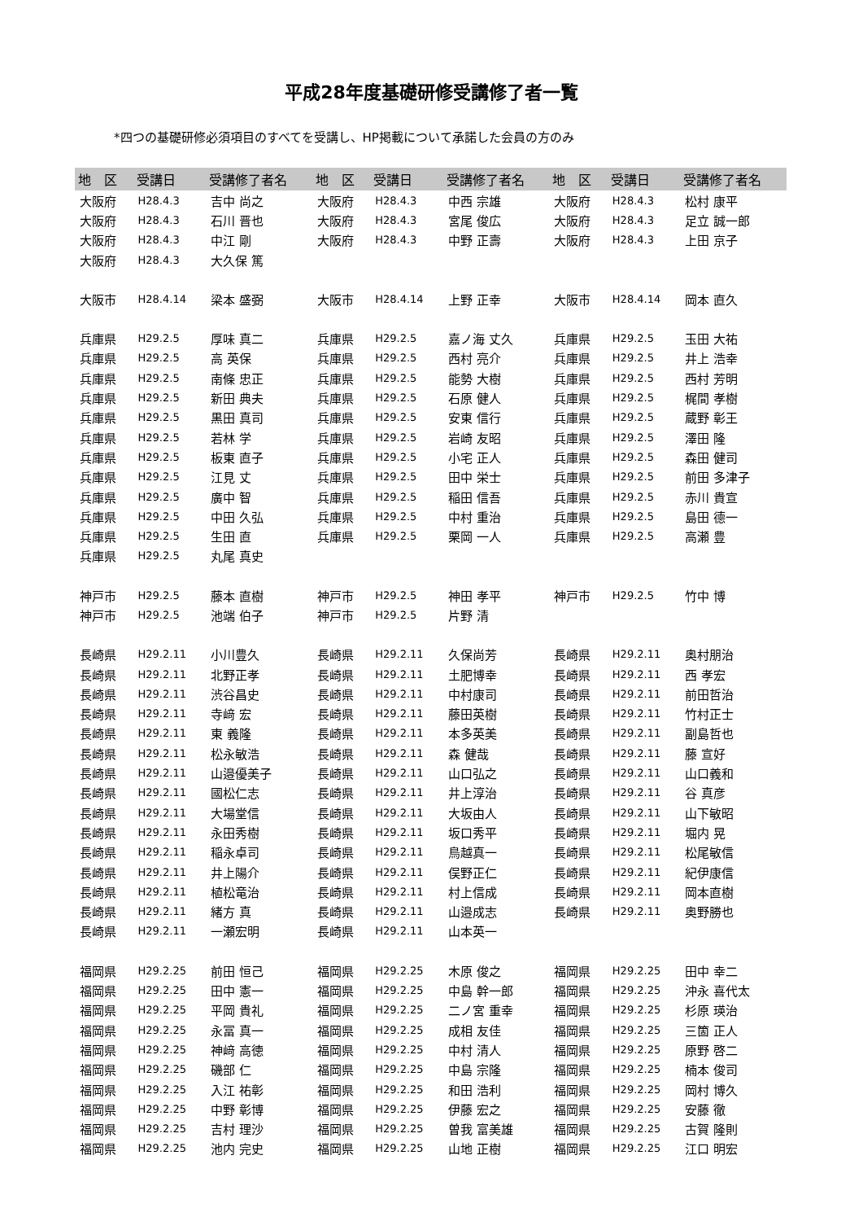平成28年度基礎研修受講修了者一覧
*四つの基礎研修必須項目のすべてを受講し、HP掲載について承諾した会員の方のみ
| 地 区 | 受講日 | 受講修了者名 | 地 区 | 受講日 | 受講修了者名 | 地 区 | 受講日 | 受講修了者名 |
| --- | --- | --- | --- | --- | --- | --- | --- | --- |
| 大阪府 | H28.4.3 | 吉中 尚之 | 大阪府 | H28.4.3 | 中西 宗雄 | 大阪府 | H28.4.3 | 松村 康平 |
| 大阪府 | H28.4.3 | 石川 晋也 | 大阪府 | H28.4.3 | 宮尾 俊広 | 大阪府 | H28.4.3 | 足立 誠一郎 |
| 大阪府 | H28.4.3 | 中江 剛 | 大阪府 | H28.4.3 | 中野 正壽 | 大阪府 | H28.4.3 | 上田 京子 |
| 大阪府 | H28.4.3 | 大久保 篤 | | | | | | |
| 大阪市 | H28.4.14 | 梁本 盛弼 | 大阪市 | H28.4.14 | 上野 正幸 | 大阪市 | H28.4.14 | 岡本 直久 |
| 兵庫県 | H29.2.5 | 厚味 真二 | 兵庫県 | H29.2.5 | 嘉ノ海 丈久 | 兵庫県 | H29.2.5 | 玉田 大祐 |
| 兵庫県 | H29.2.5 | 高 英保 | 兵庫県 | H29.2.5 | 西村 亮介 | 兵庫県 | H29.2.5 | 井上 浩幸 |
| 兵庫県 | H29.2.5 | 南條 忠正 | 兵庫県 | H29.2.5 | 能勢 大樹 | 兵庫県 | H29.2.5 | 西村 芳明 |
| 兵庫県 | H29.2.5 | 新田 典夫 | 兵庫県 | H29.2.5 | 石原 健人 | 兵庫県 | H29.2.5 | 梶間 孝樹 |
| 兵庫県 | H29.2.5 | 黒田 真司 | 兵庫県 | H29.2.5 | 安東 信行 | 兵庫県 | H29.2.5 | 蔵野 彰王 |
| 兵庫県 | H29.2.5 | 若林 学 | 兵庫県 | H29.2.5 | 岩崎 友昭 | 兵庫県 | H29.2.5 | 澤田 隆 |
| 兵庫県 | H29.2.5 | 板東 直子 | 兵庫県 | H29.2.5 | 小宅 正人 | 兵庫県 | H29.2.5 | 森田 健司 |
| 兵庫県 | H29.2.5 | 江見 丈 | 兵庫県 | H29.2.5 | 田中 栄士 | 兵庫県 | H29.2.5 | 前田 多津子 |
| 兵庫県 | H29.2.5 | 廣中 智 | 兵庫県 | H29.2.5 | 稲田 信吾 | 兵庫県 | H29.2.5 | 赤川 貴宣 |
| 兵庫県 | H29.2.5 | 中田 久弘 | 兵庫県 | H29.2.5 | 中村 重治 | 兵庫県 | H29.2.5 | 島田 德一 |
| 兵庫県 | H29.2.5 | 生田 直 | 兵庫県 | H29.2.5 | 栗岡 一人 | 兵庫県 | H29.2.5 | 高瀬 豊 |
| 兵庫県 | H29.2.5 | 丸尾 真史 | | | | | | |
| 神戸市 | H29.2.5 | 藤本 直樹 | 神戸市 | H29.2.5 | 神田 孝平 | 神戸市 | H29.2.5 | 竹中 博 |
| 神戸市 | H29.2.5 | 池端 伯子 | 神戸市 | H29.2.5 | 片野 清 | | | |
| 長崎県 | H29.2.11 | 小川豊久 | 長崎県 | H29.2.11 | 久保尚芳 | 長崎県 | H29.2.11 | 奥村朋治 |
| 長崎県 | H29.2.11 | 北野正孝 | 長崎県 | H29.2.11 | 土肥博幸 | 長崎県 | H29.2.11 | 西 孝宏 |
| 長崎県 | H29.2.11 | 渋谷昌史 | 長崎県 | H29.2.11 | 中村康司 | 長崎県 | H29.2.11 | 前田哲治 |
| 長崎県 | H29.2.11 | 寺﨑 宏 | 長崎県 | H29.2.11 | 藤田英樹 | 長崎県 | H29.2.11 | 竹村正士 |
| 長崎県 | H29.2.11 | 東 義隆 | 長崎県 | H29.2.11 | 本多英美 | 長崎県 | H29.2.11 | 副島哲也 |
| 長崎県 | H29.2.11 | 松永敏浩 | 長崎県 | H29.2.11 | 森 健哉 | 長崎県 | H29.2.11 | 藤 宣好 |
| 長崎県 | H29.2.11 | 山邉優美子 | 長崎県 | H29.2.11 | 山口弘之 | 長崎県 | H29.2.11 | 山口義和 |
| 長崎県 | H29.2.11 | 國松仁志 | 長崎県 | H29.2.11 | 井上淳治 | 長崎県 | H29.2.11 | 谷 真彦 |
| 長崎県 | H29.2.11 | 大場堂信 | 長崎県 | H29.2.11 | 大坂由人 | 長崎県 | H29.2.11 | 山下敏昭 |
| 長崎県 | H29.2.11 | 永田秀樹 | 長崎県 | H29.2.11 | 坂口秀平 | 長崎県 | H29.2.11 | 堀内 晃 |
| 長崎県 | H29.2.11 | 稲永卓司 | 長崎県 | H29.2.11 | 鳥越真一 | 長崎県 | H29.2.11 | 松尾敏信 |
| 長崎県 | H29.2.11 | 井上陽介 | 長崎県 | H29.2.11 | 俣野正仁 | 長崎県 | H29.2.11 | 紀伊康信 |
| 長崎県 | H29.2.11 | 植松竜治 | 長崎県 | H29.2.11 | 村上信成 | 長崎県 | H29.2.11 | 岡本直樹 |
| 長崎県 | H29.2.11 | 緒方 真 | 長崎県 | H29.2.11 | 山邉成志 | 長崎県 | H29.2.11 | 奥野勝也 |
| 長崎県 | H29.2.11 | 一瀬宏明 | 長崎県 | H29.2.11 | 山本英一 | | | |
| 福岡県 | H29.2.25 | 前田 恒己 | 福岡県 | H29.2.25 | 木原 俊之 | 福岡県 | H29.2.25 | 田中 幸二 |
| 福岡県 | H29.2.25 | 田中 憲一 | 福岡県 | H29.2.25 | 中島 幹一郎 | 福岡県 | H29.2.25 | 沖永 喜代太 |
| 福岡県 | H29.2.25 | 平岡 貴礼 | 福岡県 | H29.2.25 | 二ノ宮 重幸 | 福岡県 | H29.2.25 | 杉原 瑛治 |
| 福岡県 | H29.2.25 | 永冨 真一 | 福岡県 | H29.2.25 | 成相 友佳 | 福岡県 | H29.2.25 | 三箇 正人 |
| 福岡県 | H29.2.25 | 神﨑 高徳 | 福岡県 | H29.2.25 | 中村 清人 | 福岡県 | H29.2.25 | 原野 啓二 |
| 福岡県 | H29.2.25 | 磯部 仁 | 福岡県 | H29.2.25 | 中島 宗隆 | 福岡県 | H29.2.25 | 楠本 俊司 |
| 福岡県 | H29.2.25 | 入江 祐彰 | 福岡県 | H29.2.25 | 和田 浩利 | 福岡県 | H29.2.25 | 岡村 博久 |
| 福岡県 | H29.2.25 | 中野 彰博 | 福岡県 | H29.2.25 | 伊藤 宏之 | 福岡県 | H29.2.25 | 安藤 徹 |
| 福岡県 | H29.2.25 | 吉村 理沙 | 福岡県 | H29.2.25 | 曽我 富美雄 | 福岡県 | H29.2.25 | 古賀 隆則 |
| 福岡県 | H29.2.25 | 池内 完史 | 福岡県 | H29.2.25 | 山地 正樹 | 福岡県 | H29.2.25 | 江口 明宏 |